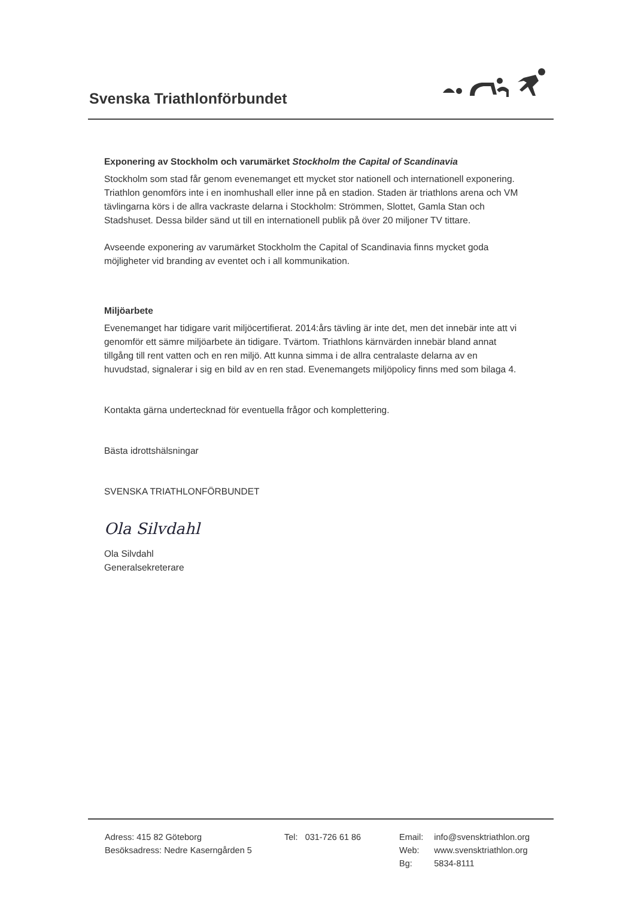Svenska Triathlonförbundet
Exponering av Stockholm och varumärket Stockholm the Capital of Scandinavia
Stockholm som stad får genom evenemanget ett mycket stor nationell och internationell exponering. Triathlon genomförs inte i en inomhushall eller inne på en stadion. Staden är triathlons arena och VM tävlingarna körs i de allra vackraste delarna i Stockholm: Strömmen, Slottet, Gamla Stan och Stadshuset. Dessa bilder sänd ut till en internationell publik på över 20 miljoner TV tittare.
Avseende exponering av varumärket Stockholm the Capital of Scandinavia finns mycket goda möjligheter vid branding av eventet och i all kommunikation.
Miljöarbete
Evenemanget har tidigare varit miljöcertifierat. 2014:års tävling är inte det, men det innebär inte att vi genomför ett sämre miljöarbete än tidigare. Tvärtom. Triathlons kärnvärden innebär bland annat tillgång till rent vatten och en ren miljö. Att kunna simma i de allra centralaste delarna av en huvudstad, signalerar i sig en bild av en ren stad. Evenemangets miljöpolicy finns med som bilaga 4.
Kontakta gärna undertecknad för eventuella frågor och komplettering.
Bästa idrottshälsningar
SVENSKA TRIATHLONFÖRBUNDET
Ola Silvdahl
Ola Silvdahl
Generalsekreterare
Adress: 415 82 Göteborg
Besöksadress: Nedre Kaserngården 5
Tel: 031-726 61 86
| Email: | info@svensktriathlon.org |
| Web: | www.svensktriathlon.org |
| Bg: | 5834-8111 |